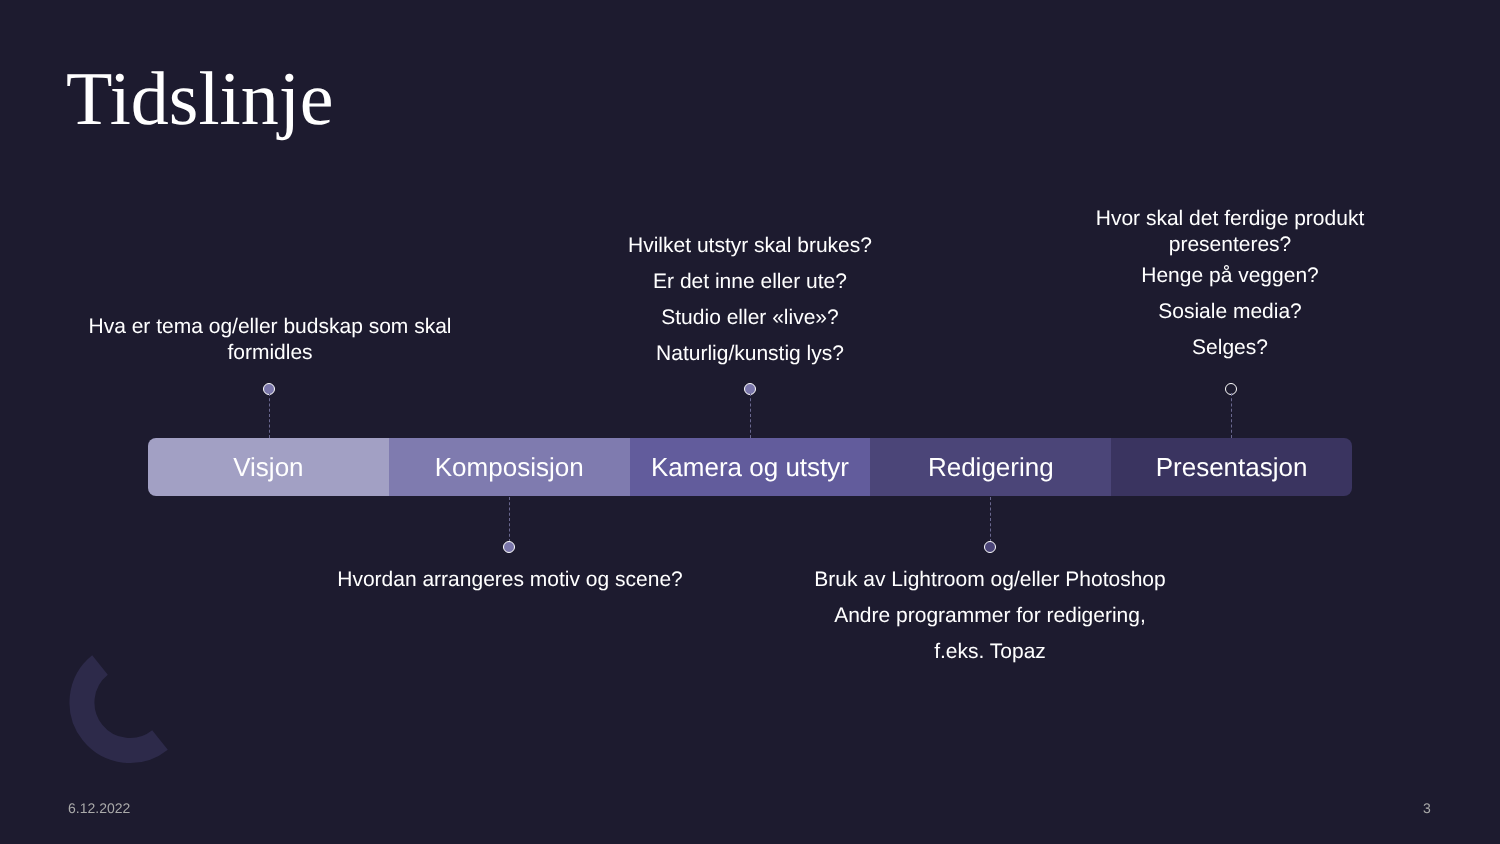Tidslinje
Hva er tema og/eller budskap som skal formidles
Hvilket utstyr skal brukes?
Er det inne eller ute?
Studio eller «live»?
Naturlig/kunstig lys?
Hvor skal det ferdige produkt presenteres?
Henge på veggen?
Sosiale media?
Selges?
Visjon Komposisjon Kamera og utstyr Redigering Presentasjon
Hvordan arrangeres motiv og scene?
Bruk av Lightroom og/eller Photoshop
Andre programmer for redigering,
f.eks. Topaz
6.12.2022 3